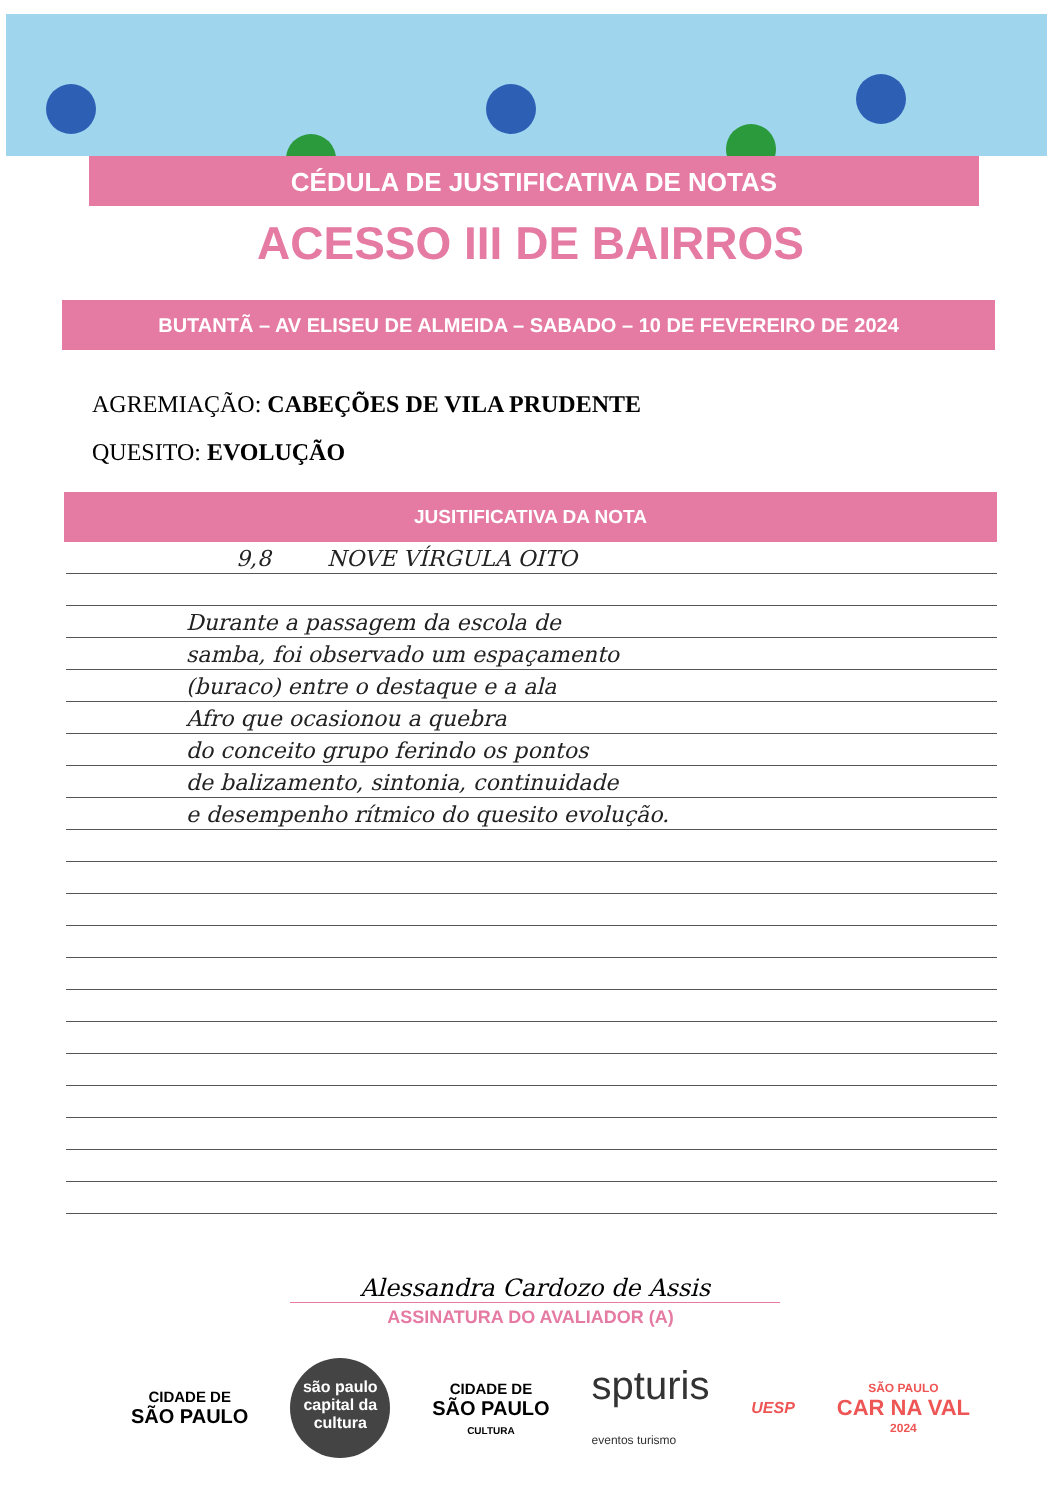CÉDULA DE JUSTIFICATIVA DE NOTAS
ACESSO III DE BAIRROS
BUTANTÃ – AV ELISEU DE ALMEIDA – SABADO – 10 DE FEVEREIRO DE 2024
AGREMIAÇÃO: CABEÇÕES DE VILA PRUDENTE
QUESITO: EVOLUÇÃO
JUSITIFICATIVA DA NOTA
9,8 NOVE VÍRGULA OITO
Durante a passagem da escola de
samba, foi observado um espaçamento
(buraco) entre o destaque e a ala
Afro que ocasionou a quebra
do conceito grupo ferindo os pontos
de balizamento, sintonia, continuidade
e desempenho rítmico do quesito evolução.
Alessandra Cardozo de Assis
ASSINATURA DO AVALIADOR (A)
CIDADE DE
SÃO PAULO
são paulo
capital da cultura
CIDADE DE
SÃO PAULO
CULTURA
spturis
eventos turismo
UESP
SÃO PAULO
CAR NA VAL
2024